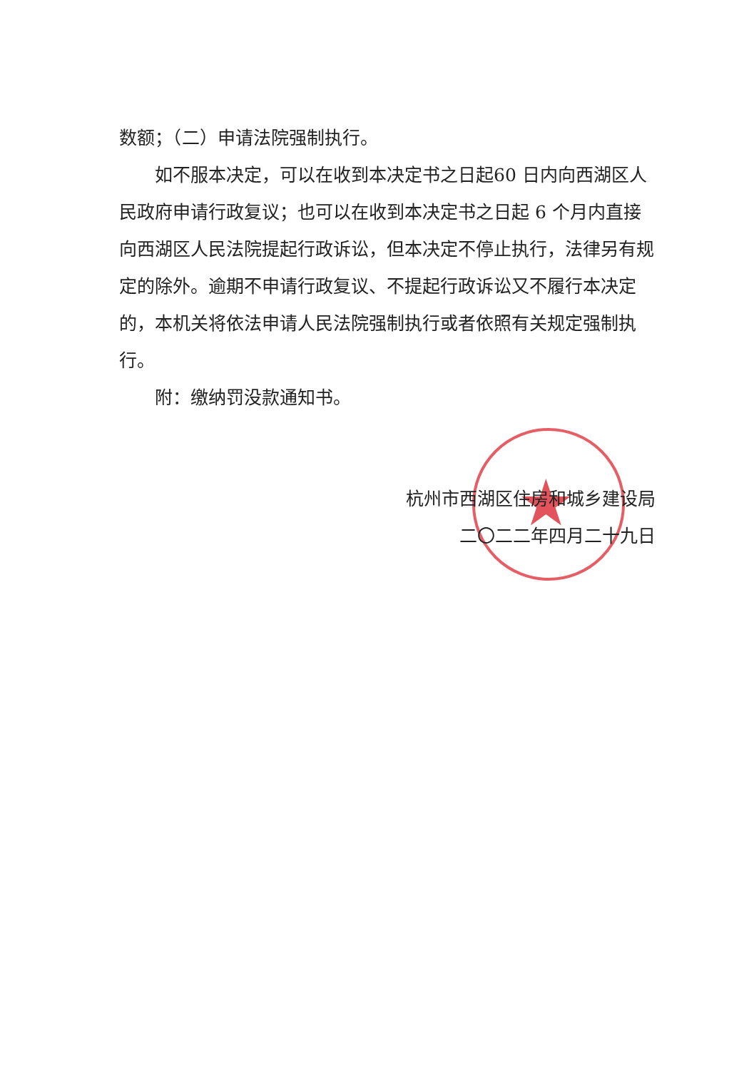★
数额；（二）申请法院强制执行。
如不服本决定，可以在收到本决定书之日起60 日内向西湖区人民政府申请行政复议；也可以在收到本决定书之日起 6 个月内直接向西湖区人民法院提起行政诉讼，但本决定不停止执行，法律另有规定的除外。逾期不申请行政复议、不提起行政诉讼又不履行本决定的，本机关将依法申请人民法院强制执行或者依照有关规定强制执行。
附：缴纳罚没款通知书。
杭州市西湖区住房和城乡建设局
二〇二二年四月二十九日